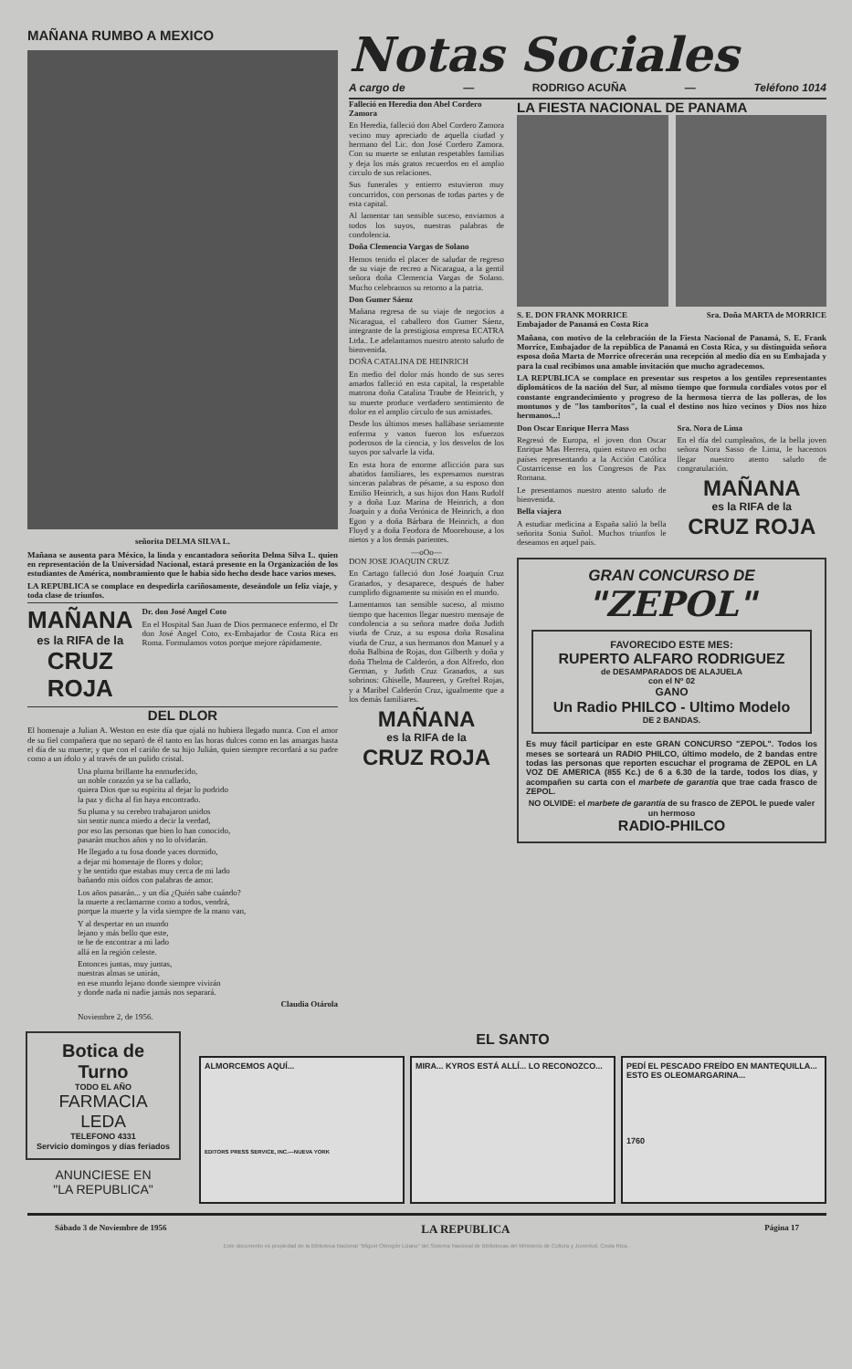MAÑANA RUMBO A MEXICO
señorita DELMA SILVA L.
Mañana se ausenta para México, la linda y encantadora señorita Delma Silva L. quien en representación de la Universidad Nacional, estará presente en la Organización de los estudiantes de América, nombramiento que le había sido hecho desde hace varios meses.
LA REPUBLICA se complace en despedirla cariñosamente, deseándole un feliz viaje, y toda clase de triunfos.
MAÑANA
es la RIFA de la
CRUZ ROJA
Dr. don José Angel Coto
En el Hospital San Juan de Dios permanece enfermo, el Dr don José Angel Coto, ex-Embajador de Costa Rica en Roma. Formulamos votos porque mejore rápidamente.
DEL DLOR
El homenaje a Julian A. Weston en este día que ojalá no hubiera llegado nunca. Con el amor de su fiel compañera que no separó de él tanto en las horas dulces como en las amargas hasta el día de su muerte; y que con el cariño de su hijo Julián, quien siempre recordará a su padre como a un ídolo y al través de un pulido cristal.
Una pluma brillante ha enmudecido,
un noble corazón ya se ha callado,
quiera Dios que su espíritu al dejar lo podrido
la paz y dicha al fin haya encontrado.
Su pluma y su cerebro trabajaron unidos
sin sentir nunca miedo a decir la verdad,
por eso las personas que bien lo han conocido,
pasarán muchos años y no lo olvidarán.
He llegado a tu fosa donde yaces dormido,
a dejar mi homenaje de flores y dolor;
y he sentido que estabas muy cerca de mi lado
bañando mis oídos con palabras de amor.
Los años pasarán... y un día ¿Quién sabe cuándo?
la muerte a reclamarme como a todos, vendrá,
porque la muerte y la vida siempre de la mano van,
Y al despertar en un mundo
lejano y más bello que este,
te he de encontrar a mi lado
allá en la región celeste.
Entonces juntas, muy juntas,
nuestras almas se unirán,
en ese mundo lejano donde siempre vivirán
y donde nada ni nadie jamás nos separará.
Claudia Otárola
Noviembre 2, de 1956.
Notas Sociales
A cargo de — RODRIGO ACUÑA — Teléfono 1014
Falleció en Heredia don Abel Cordero Zamora
En Heredia, falleció don Abel Cordero Zamora vecino muy apreciado de aquella ciudad y hermano del Lic. don José Cordero Zamora. Con su muerte se enlutan respetables familias y deja los más gratos recuerdos en el amplio circulo de sus relaciones.
Sus funerales y entierro estuvieron muy concurridos, con personas de todas partes y de esta capital.
Al lamentar tan sensible suceso, enviamos a todos los suyos, nuestras palabras de condolencia.
Doña Clemencia Vargas de Solano
Hemos tenido el placer de saludar de regreso de su viaje de recreo a Nicaragua, a la gentil señora doña Clemencia Vargas de Solano. Mucho celebramos su retorno a la patria.
Don Gumer Sáenz
Mañana regresa de su viaje de negocios a Nicaragua, el caballero don Gumer Sáenz, integrante de la prestigiosa empresa ECATRA Ltda.. Le adelantamos nuestro atento saludo de bienvenida.
DOÑA CATALINA DE HEINRICH
En medio del dolor más hondo de sus seres amados falleció en esta capital, la respetable matrona doña Catalina Traube de Heinrich, y su muerte produce verdadero sentimiento de dolor en el amplio círculo de sus amistades.
Desde los últimos meses hallábase seriamente enferma y vanos fueron los esfuerzos poderosos de la ciencia, y los desvelos de los suyos por salvarle la vida.
En esta hora de enorme aflicción para sus abatidos familiares, les expresamos nuestras sinceras palabras de pésame, a su esposo don Emilio Heinrich, a sus hijos don Hans Rudolf y a doña Luz Marina de Heinrich, a don Joaquín y a doña Verónica de Heinrich, a don Egon y a doña Bárbara de Heinrich, a don Floyd y a doña Feodora de Moorehouse, a los nietos y a los demás parientes.
—oOo—
DON JOSE JOAQUIN CRUZ
En Cartago falleció don José Joaquín Cruz Granados, y desaparece, después de haber cumplido dignamente su misión en el mundo.
Lamentamos tan sensible suceso, al mismo tiempo que hacemos llegar nuestro mensaje de condolencia a su señora madre doña Judith viuda de Cruz, a su esposa doña Rosalina viuda de Cruz, a sus hermanos don Manuel y a doña Balbina de Rojas, don Gilberth y doña y doña Thelma de Calderón, a don Alfredo, don German, y Judith Cruz Granados, a sus sobrinos: Ghiselle, Maureen, y Greftel Rojas, y a Maribel Calderón Cruz, igualmente que a los demás familiares.
MAÑANA
es la RIFA de la
CRUZ ROJA
LA FIESTA NACIONAL DE PANAMA
S. E. DON FRANK MORRICE
Embajador de Panamá en Costa Rica Sra. Doña MARTA de MORRICE
Mañana, con motivo de la celebración de la Fiesta Nacional de Panamá, S. E. Frank Morrice, Embajador de la república de Panamá en Costa Rica, y su distinguida señora esposa doña Marta de Morrice ofrecerán una recepción al medio día en su Embajada y para la cual recibimos una amable invitación que mucho agradecemos.
LA REPUBLICA se complace en presentar sus respetos a los gentiles representantes diplomáticos de la nación del Sur, al mismo tiempo que formula cordiales votos por el constante engrandecimiento y progreso de la hermosa tierra de las polleras, de los montunos y de "los tamboritos", la cual el destino nos hizo vecinos y Dios nos hizo hermanos...!
Don Oscar Enrique Herra Mass
Regresó de Europa, el joven don Oscar Enrique Mas Herrera, quien estuvo en ocho países representando a la Acción Católica Costarricense en los Congresos de Pax Romana.
Le presentamos nuestro atento saludo de bienvenida.
Bella viajera
A estudiar medicina a España salió la bella señorita Sonia Suñol. Muchos triunfos le deseamos en aquel país.
Sra. Nora de Lima
En el día del cumpleaños, de la bella joven señora Nora Sasso de Lima, le hacemos llegar nuestro atento saludo de congratulación.
MAÑANA
es la RIFA de la
CRUZ ROJA
GRAN CONCURSO DE
"ZEPOL"
FAVORECIDO ESTE MES:
RUPERTO ALFARO RODRIGUEZ
de DESAMPARADOS DE ALAJUELA
con el Nº 02
GANO
Un Radio PHILCO - Ultimo Modelo
DE 2 BANDAS.
Es muy fácil participar en este GRAN CONCURSO "ZEPOL". Todos los meses se sorteará un RADIO PHILCO, último modelo, de 2 bandas entre todas las personas que reporten escuchar el programa de ZEPOL en LA VOZ DE AMERICA (855 Kc.) de 6 a 6.30 de la tarde, todos los días, y acompañen su carta con el marbete de garantía que trae cada frasco de ZEPOL.
NO OLVIDE: el marbete de garantía de su frasco de ZEPOL le puede valer un hermoso
RADIO-PHILCO
Botica de Turno
TODO EL AÑO
FARMACIA LEDA
TELEFONO 4331
Servicio domingos y días feriados
ANUNCIESE EN
"LA REPUBLICA"
EL SANTO
ALMORCEMOS AQUÍ...
EDITORS PRESS SERVICE, INC.—NUEVA YORK
MIRA... KYROS ESTÁ ALLÍ... LO RECONOZCO...
PEDÍ EL PESCADO FREÍDO EN MANTEQUILLA... ESTO ES OLEOMARGARINA...
1760
Sábado 3 de Noviembre de 1956 LA REPUBLICA Página 17
Este documento es propiedad de la Biblioteca Nacional "Miguel Obregón Lizano" del Sistema Nacional de Bibliotecas del Ministerio de Cultura y Juventud, Costa Rica.